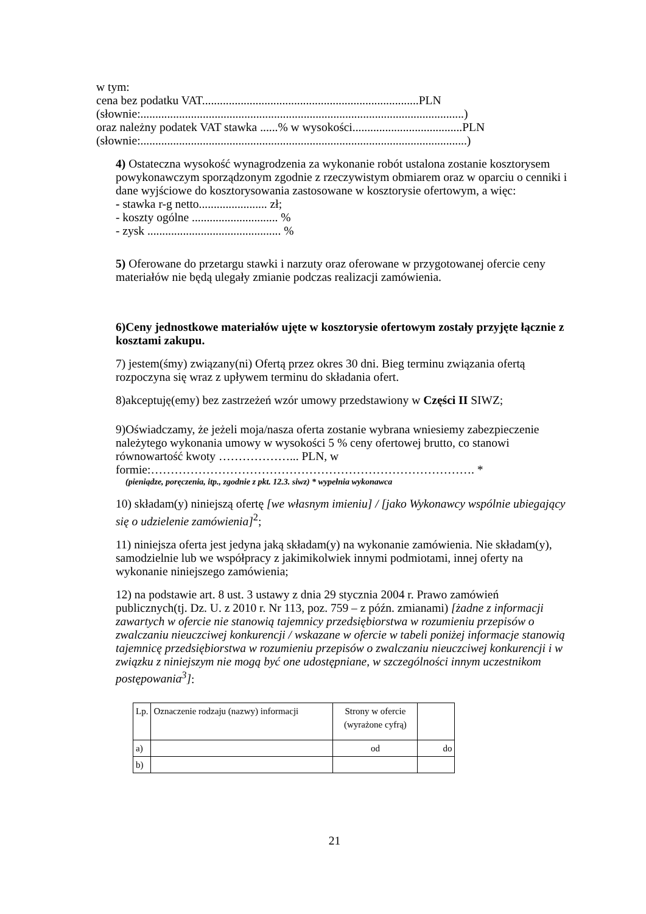w tym:
cena bez podatku VAT.........................................................................PLN
(słownie:.............................................................................................................)
oraz należny podatek VAT stawka ......% w wysokości.....................................PLN
(słownie:..............................................................................................................)
4) Ostateczna wysokość wynagrodzenia za wykonanie robót ustalona zostanie kosztorysem powykonawczym sporządzonym zgodnie z rzeczywistym obmiarem oraz w oparciu o cenniki i dane wyjściowe do kosztorysowania zastosowane w kosztorysie ofertowym, a więc:
- stawka r-g netto....................... zł;
- koszty ogólne ............................. %
- zysk ............................................. %
5) Oferowane do przetargu stawki i narzuty oraz oferowane w przygotowanej ofercie ceny materiałów nie będą ulegały zmianie podczas realizacji zamówienia.
6)Ceny jednostkowe materiałów ujęte w kosztorysie ofertowym zostały przyjęte łącznie z kosztami zakupu.
7) jestem(śmy) związany(ni) Ofertą przez okres 30 dni. Bieg terminu związania ofertą rozpoczyna się wraz z upływem terminu do składania ofert.
8)akceptuję(emy) bez zastrzeżeń wzór umowy przedstawiony w Części II SIWZ;
9)Oświadczamy, że jeżeli moja/nasza oferta zostanie wybrana wniesiemy zabezpieczenie należytego wykonania umowy w wysokości 5 % ceny ofertowej brutto, co stanowi równowartość kwoty ………………... PLN, w formie:………………………………………………………………………. *
(pieniądze, poręczenia, itp., zgodnie z pkt. 12.3. siwz) * wypełnia wykonawca
10) składam(y) niniejszą ofertę [we własnym imieniu] / [jako Wykonawcy wspólnie ubiegający się o udzielenie zamówienia]<sup>2</sup>;
11) niniejsza oferta jest jedyna jaką składam(y) na wykonanie zamówienia. Nie składam(y), samodzielnie lub we współpracy z jakimikolwiek innymi podmiotami, innej oferty na wykonanie niniejszego zamówienia;
12) na podstawie art. 8 ust. 3 ustawy z dnia 29 stycznia 2004 r. Prawo zamówień publicznych(tj. Dz. U. z 2010 r. Nr 113, poz. 759 – z późn. zmianami) [żadne z informacji zawartych w ofercie nie stanowią tajemnicy przedsiębiorstwa w rozumieniu przepisów o zwalczaniu nieuczciwej konkurencji / wskazane w ofercie w tabeli poniżej informacje stanowią tajemnicę przedsiębiorstwa w rozumieniu przepisów o zwalczaniu nieuczciwej konkurencji i w związku z niniejszym nie mogą być one udostępniane, w szczególności innym uczestnikom postępowania<sup>3</sup>]:
| Lp. | Oznaczenie rodzaju (nazwy) informacji | Strony w ofercie (wyrażone cyfrą) | |
| a) | | od | do |
| b) | | | |
21